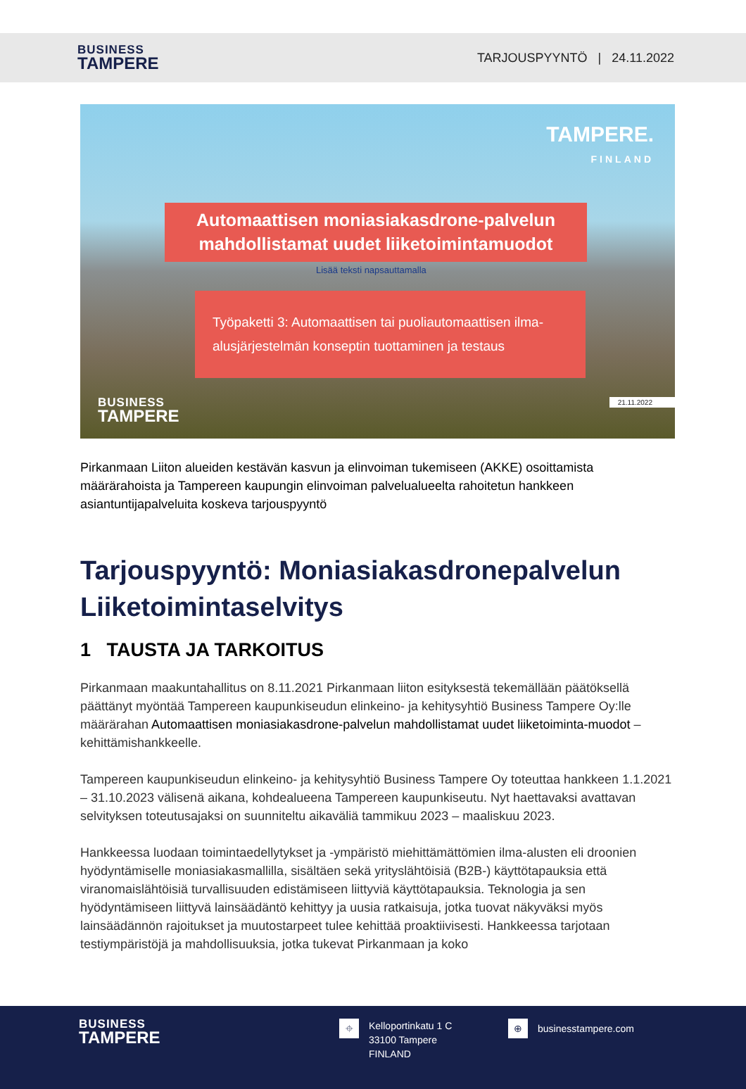BUSINESS
TAMPERE
TARJOUSPYYNTÖ | 24.11.2022
TAMPERE.
FINLAND
Automaattisen moniasiakasdrone-palvelun
mahdollistamat uudet liiketoimintamuodot
Lisää teksti napsauttamalla
Työpaketti 3: Automaattisen tai puoliautomaattisen ilma-alusjärjestelmän konseptin tuottaminen ja testaus
21.11.2022
BUSINESS
TAMPERE
Pirkanmaan Liiton alueiden kestävän kasvun ja elinvoiman tukemiseen (AKKE) osoittamista määrärahoista ja Tampereen kaupungin elinvoiman palvelualueelta rahoitetun hankkeen asiantuntijapalveluita koskeva tarjouspyyntö
Tarjouspyyntö: Moniasiakasdronepalvelun Liiketoimintaselvitys
1 TAUSTA JA TARKOITUS
Pirkanmaan maakuntahallitus on 8.11.2021 Pirkanmaan liiton esityksestä tekemällään päätöksellä päättänyt myöntää Tampereen kaupunkiseudun elinkeino- ja kehitysyhtiö Business Tampere Oy:lle määrärahan Automaattisen moniasiakasdrone-palvelun mahdollistamat uudet liiketoiminta-muodot –kehittämishankkeelle.
Tampereen kaupunkiseudun elinkeino- ja kehitysyhtiö Business Tampere Oy toteuttaa hankkeen 1.1.2021 – 31.10.2023 välisenä aikana, kohdealueena Tampereen kaupunkiseutu. Nyt haettavaksi avattavan selvityksen toteutusajaksi on suunniteltu aikaväliä tammikuu 2023 – maaliskuu 2023.
Hankkeessa luodaan toimintaedellytykset ja -ympäristö miehittämättömien ilma-alusten eli droonien hyödyntämiselle moniasiakasmallilla, sisältäen sekä yrityslähtöisiä (B2B-) käyttötapauksia että viranomaislähtöisiä turvallisuuden edistämiseen liittyviä käyttötapauksia. Teknologia ja sen hyödyntämiseen liittyvä lainsäädäntö kehittyy ja uusia ratkaisuja, jotka tuovat näkyväksi myös lainsäädännön rajoitukset ja muutostarpeet tulee kehittää proaktiivisesti. Hankkeessa tarjotaan testiympäristöjä ja mahdollisuuksia, jotka tukevat Pirkanmaan ja koko
BUSINESS
TAMPERE
⌖ Kelloportinkatu 1 C
33100 Tampere
FINLAND
⊕ businesstampere.com